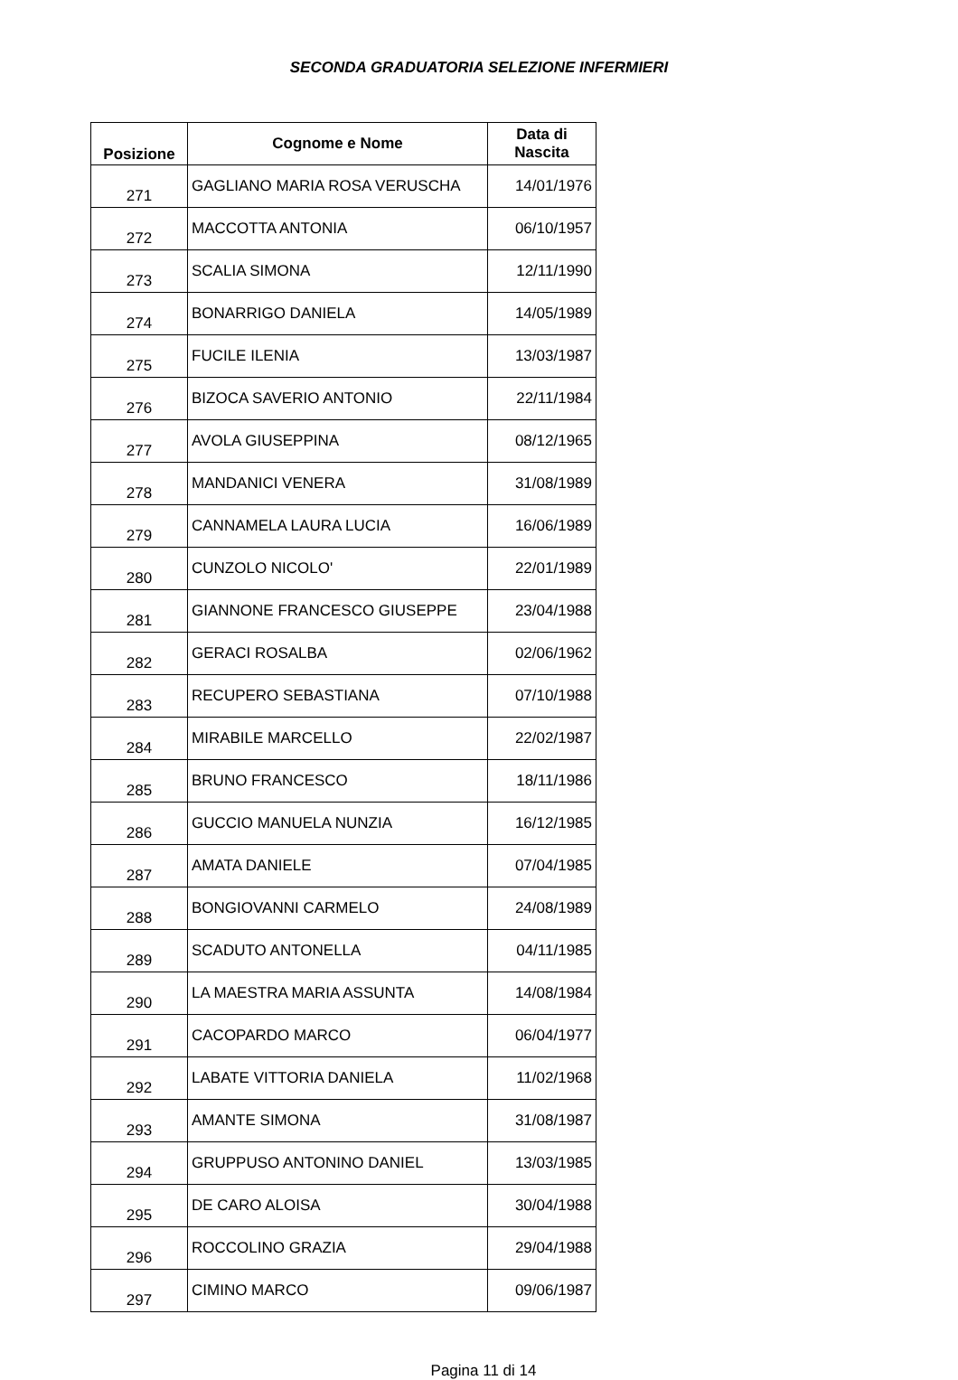SECONDA GRADUATORIA SELEZIONE INFERMIERI
| Posizione | Cognome e Nome | Data di Nascita |
| --- | --- | --- |
| 271 | GAGLIANO MARIA ROSA VERUSCHA | 14/01/1976 |
| 272 | MACCOTTA ANTONIA | 06/10/1957 |
| 273 | SCALIA SIMONA | 12/11/1990 |
| 274 | BONARRIGO DANIELA | 14/05/1989 |
| 275 | FUCILE ILENIA | 13/03/1987 |
| 276 | BIZOCA SAVERIO ANTONIO | 22/11/1984 |
| 277 | AVOLA GIUSEPPINA | 08/12/1965 |
| 278 | MANDANICI VENERA | 31/08/1989 |
| 279 | CANNAMELA LAURA LUCIA | 16/06/1989 |
| 280 | CUNZOLO NICOLO' | 22/01/1989 |
| 281 | GIANNONE FRANCESCO GIUSEPPE | 23/04/1988 |
| 282 | GERACI ROSALBA | 02/06/1962 |
| 283 | RECUPERO SEBASTIANA | 07/10/1988 |
| 284 | MIRABILE MARCELLO | 22/02/1987 |
| 285 | BRUNO FRANCESCO | 18/11/1986 |
| 286 | GUCCIO MANUELA NUNZIA | 16/12/1985 |
| 287 | AMATA DANIELE | 07/04/1985 |
| 288 | BONGIOVANNI CARMELO | 24/08/1989 |
| 289 | SCADUTO ANTONELLA | 04/11/1985 |
| 290 | LA MAESTRA MARIA ASSUNTA | 14/08/1984 |
| 291 | CACOPARDO MARCO | 06/04/1977 |
| 292 | LABATE VITTORIA DANIELA | 11/02/1968 |
| 293 | AMANTE SIMONA | 31/08/1987 |
| 294 | GRUPPUSO ANTONINO DANIEL | 13/03/1985 |
| 295 | DE CARO ALOISA | 30/04/1988 |
| 296 | ROCCOLINO GRAZIA | 29/04/1988 |
| 297 | CIMINO MARCO | 09/06/1987 |
Pagina 11 di 14